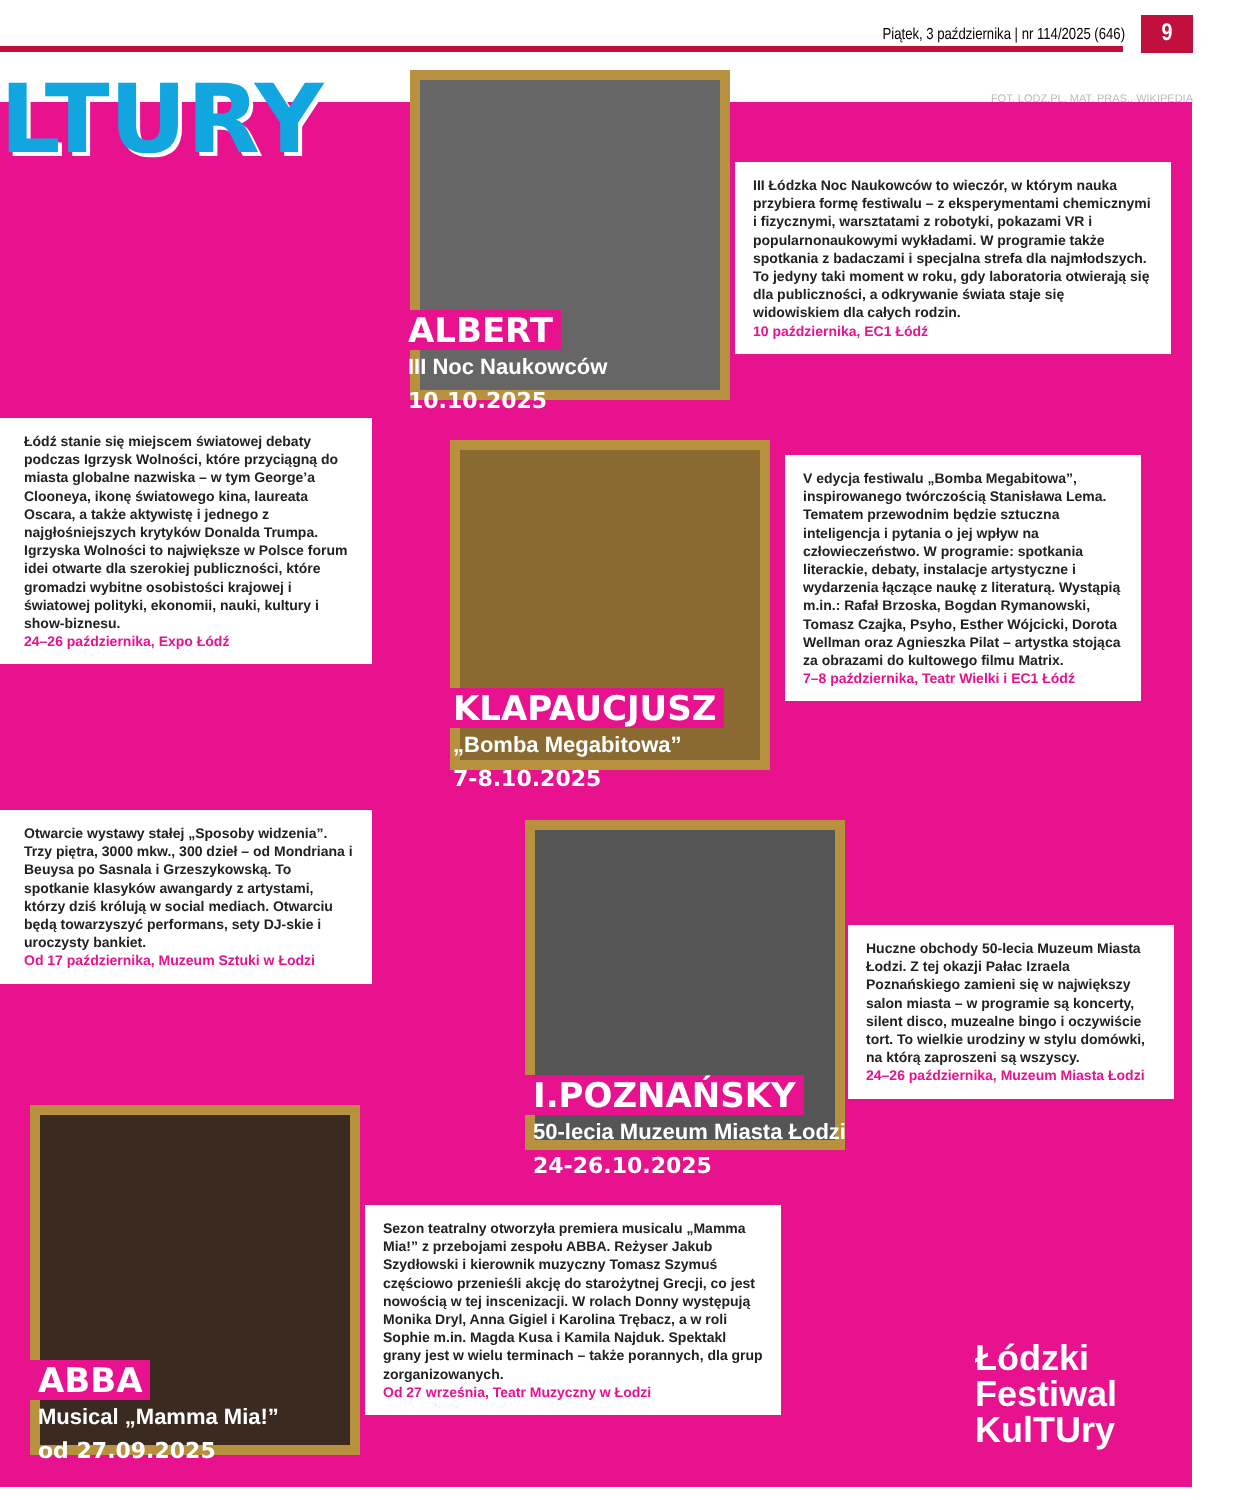Piątek, 3 października | nr 114/2025 (646) 9
FOT. LODZ.PL, MAT. PRAS., WIKIPEDIA
LTURY
ALBERT
III Noc Naukowców
10.10.2025
III Łódzka Noc Naukowców to wieczór, w którym nauka przybiera formę festiwalu – z eksperymentami chemicznymi i fizycznymi, warsztatami z robotyki, pokazami VR i popularnonaukowymi wykładami. W programie także spotkania z badaczami i specjalna strefa dla najmłodszych. To jedyny taki moment w roku, gdy laboratoria otwierają się dla publiczności, a odkrywanie świata staje się widowiskiem dla całych rodzin.
10 października, EC1 Łódź
Łódź stanie się miejscem światowej debaty podczas Igrzysk Wolności, które przyciągną do miasta globalne nazwiska – w tym George’a Clooneya, ikonę światowego kina, laureata Oscara, a także aktywistę i jednego z najgłośniejszych krytyków Donalda Trumpa.
Igrzyska Wolności to największe w Polsce forum idei otwarte dla szerokiej publiczności, które gromadzi wybitne osobistości krajowej i światowej polityki, ekonomii, nauki, kultury i show-biznesu.
24–26 października, Expo Łódź
KLAPAUCJUSZ
„Bomba Megabitowa”
7-8.10.2025
V edycja festiwalu „Bomba Megabitowa”, inspirowanego twórczością Stanisława Lema. Tematem przewodnim będzie sztuczna inteligencja i pytania o jej wpływ na człowieczeństwo. W programie: spotkania literackie, debaty, instalacje artystyczne i wydarzenia łączące naukę z literaturą. Wystąpią m.in.: Rafał Brzoska, Bogdan Rymanowski, Tomasz Czajka, Psyho, Esther Wójcicki, Dorota Wellman oraz Agnieszka Pilat – artystka stojąca za obrazami do kultowego filmu Matrix.
7–8 października, Teatr Wielki i EC1 Łódź
Otwarcie wystawy stałej „Sposoby widzenia”. Trzy piętra, 3000 mkw., 300 dzieł – od Mondriana i Beuysa po Sasnala i Grzeszykowską. To spotkanie klasyków awangardy z artystami, którzy dziś królują w social mediach. Otwarciu będą towarzyszyć performans, sety DJ-skie i uroczysty bankiet.
Od 17 października, Muzeum Sztuki w Łodzi
I.POZNAŃSKY
50-lecia Muzeum Miasta Łodzi
24-26.10.2025
Huczne obchody 50-lecia Muzeum Miasta Łodzi. Z tej okazji Pałac Izraela Poznańskiego zamieni się w największy salon miasta – w programie są koncerty, silent disco, muzealne bingo i oczywiście tort. To wielkie urodziny w stylu domówki, na którą zaproszeni są wszyscy.
24–26 października, Muzeum Miasta Łodzi
ABBA
Musical „Mamma Mia!”
od 27.09.2025
Sezon teatralny otworzyła premiera musicalu „Mamma Mia!” z przebojami zespołu ABBA. Reżyser Jakub Szydłowski i kierownik muzyczny Tomasz Szymuś częściowo przenieśli akcję do starożytnej Grecji, co jest nowością w tej inscenizacji. W rolach Donny występują Monika Dryl, Anna Gigiel i Karolina Trębacz, a w roli Sophie m.in. Magda Kusa i Kamila Najduk. Spektakl grany jest w wielu terminach – także porannych, dla grup zorganizowanych.
Od 27 września, Teatr Muzyczny w Łodzi
Łódzki
Festiwal
KulTUry